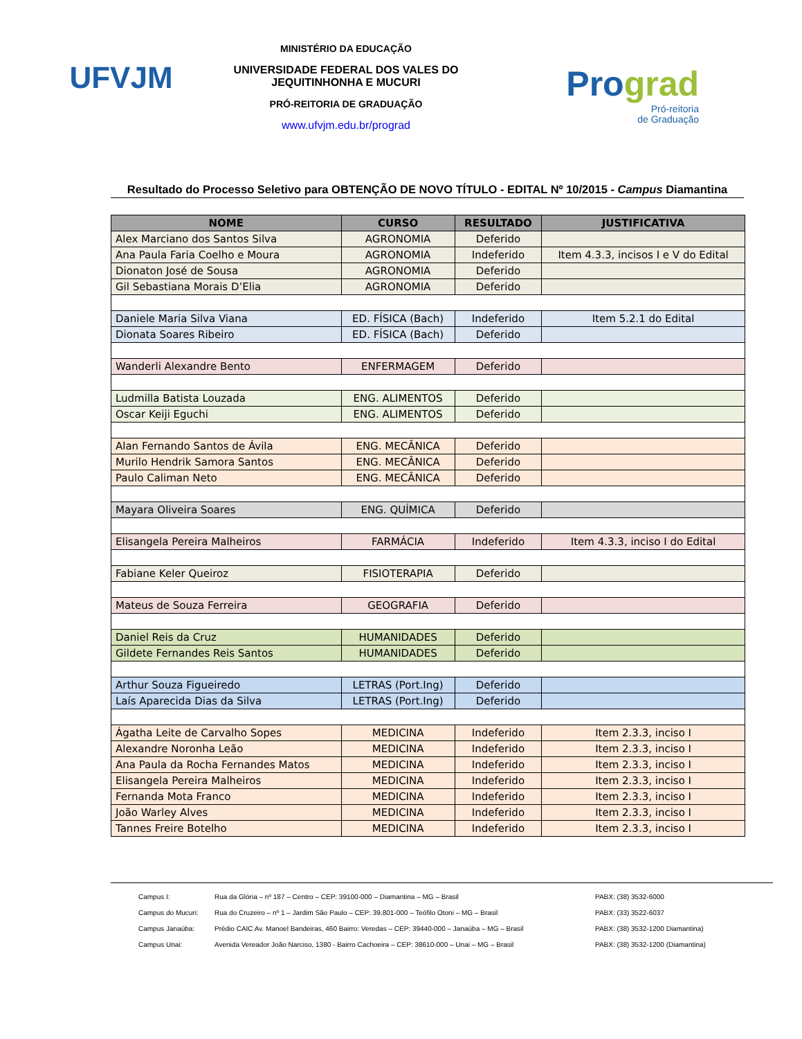UFVJM
MINISTÉRIO DA EDUCAÇÃO
UNIVERSIDADE FEDERAL DOS VALES DO JEQUITINHONHA E MUCURI
PRÓ-REITORIA DE GRADUAÇÃO
www.ufvjm.edu.br/prograd
Prograd
Pró-reitoria
de Graduação
Resultado do Processo Seletivo para OBTENÇÃO DE NOVO TÍTULO - EDITAL Nº 10/2015 - Campus Diamantina
| NOME | CURSO | RESULTADO | JUSTIFICATIVA |
| --- | --- | --- | --- |
| Alex Marciano dos Santos Silva | AGRONOMIA | Deferido | |
| Ana Paula Faria Coelho e Moura | AGRONOMIA | Indeferido | Item 4.3.3, incisos I e V do Edital |
| Dionaton José de Sousa | AGRONOMIA | Deferido | |
| Gil Sebastiana Morais D’Elia | AGRONOMIA | Deferido | |
| Daniele Maria Silva Viana | ED. FÍSICA (Bach) | Indeferido | Item 5.2.1 do Edital |
| Dionata Soares Ribeiro | ED. FÍSICA (Bach) | Deferido | |
| Wanderli Alexandre Bento | ENFERMAGEM | Deferido | |
| Ludmilla Batista Louzada | ENG. ALIMENTOS | Deferido | |
| Oscar Keiji Eguchi | ENG. ALIMENTOS | Deferido | |
| Alan Fernando Santos de Ávila | ENG. MECÂNICA | Deferido | |
| Murilo Hendrik Samora Santos | ENG. MECÂNICA | Deferido | |
| Paulo Caliman Neto | ENG. MECÂNICA | Deferido | |
| Mayara Oliveira Soares | ENG. QUÍMICA | Deferido | |
| Elisangela Pereira Malheiros | FARMÁCIA | Indeferido | Item 4.3.3, inciso I do Edital |
| Fabiane Keler Queiroz | FISIOTERAPIA | Deferido | |
| Mateus de Souza Ferreira | GEOGRAFIA | Deferido | |
| Daniel Reis da Cruz | HUMANIDADES | Deferido | |
| Gildete Fernandes Reis Santos | HUMANIDADES | Deferido | |
| Arthur Souza Figueiredo | LETRAS (Port.Ing) | Deferido | |
| Laís Aparecida Dias da Silva | LETRAS (Port.Ing) | Deferido | |
| Ágatha Leite de Carvalho Sopes | MEDICINA | Indeferido | Item 2.3.3, inciso I |
| Alexandre Noronha Leão | MEDICINA | Indeferido | Item 2.3.3, inciso I |
| Ana Paula da Rocha Fernandes Matos | MEDICINA | Indeferido | Item 2.3.3, inciso I |
| Elisangela Pereira Malheiros | MEDICINA | Indeferido | Item 2.3.3, inciso I |
| Fernanda Mota Franco | MEDICINA | Indeferido | Item 2.3.3, inciso I |
| João Warley Alves | MEDICINA | Indeferido | Item 2.3.3, inciso I |
| Tannes Freire Botelho | MEDICINA | Indeferido | Item 2.3.3, inciso I |
Campus I: Rua da Glória – nº 187 – Centro – CEP: 39100-000 – Diamantina – MG – Brasil PABX: (38) 3532-6000
Campus do Mucuri: Rua do Cruzeiro – nº 1 – Jardim São Paulo – CEP: 39.801-000 – Teófilo Otoni – MG – Brasil PABX: (33) 3522-6037
Campus Janaúba: Prédio CAIC Av. Manoel Bandeiras, 460 Bairro: Veredas – CEP: 39440-000 – Janaúba – MG – Brasil PABX: (38) 3532-1200 Diamantina)
Campus Unai: Avenida Vereador João Narciso, 1380 - Bairro Cachoeira – CEP: 38610-000 – Unai – MG – Brasil PABX: (38) 3532-1200 (Diamantina)